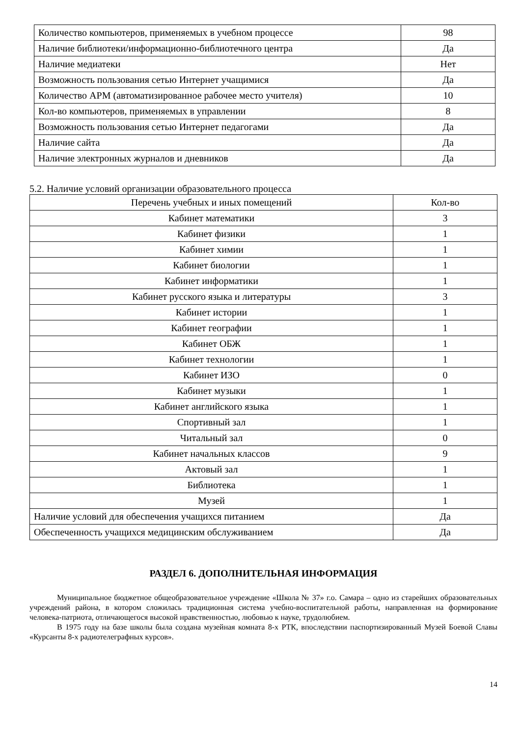| Количество компьютеров, применяемых в учебном процессе | 98 |
| Наличие библиотеки/информационно-библиотечного центра | Да |
| Наличие медиатеки | Нет |
| Возможность пользования сетью Интернет учащимися | Да |
| Количество АРМ (автоматизированное рабочее место учителя) | 10 |
| Кол-во компьютеров, применяемых в управлении | 8 |
| Возможность пользования сетью Интернет педагогами | Да |
| Наличие сайта | Да |
| Наличие электронных журналов и дневников | Да |
5.2. Наличие условий организации образовательного процесса
| Перечень учебных и иных помещений | Кол-во |
| --- | --- |
| Кабинет математики | 3 |
| Кабинет физики | 1 |
| Кабинет химии | 1 |
| Кабинет биологии | 1 |
| Кабинет информатики | 1 |
| Кабинет русского языка и литературы | 3 |
| Кабинет истории | 1 |
| Кабинет географии | 1 |
| Кабинет ОБЖ | 1 |
| Кабинет технологии | 1 |
| Кабинет ИЗО | 0 |
| Кабинет музыки | 1 |
| Кабинет английского языка | 1 |
| Спортивный зал | 1 |
| Читальный зал | 0 |
| Кабинет начальных классов | 9 |
| Актовый зал | 1 |
| Библиотека | 1 |
| Музей | 1 |
| Наличие условий для обеспечения учащихся питанием | Да |
| Обеспеченность учащихся медицинским обслуживанием | Да |
РАЗДЕЛ 6. ДОПОЛНИТЕЛЬНАЯ ИНФОРМАЦИЯ
Муниципальное бюджетное общеобразовательное учреждение «Школа № 37» г.о. Самара – одно из старейших образовательных учреждений района, в котором сложилась традиционная система учебно-воспитательной работы, направленная на формирование человека-патриота, отличающегося высокой нравственностью, любовью к науке, трудолюбием.
В 1975 году на базе школы была создана музейная комната 8-х РТК, впоследствии паспортизированный Музей Боевой Славы «Курсанты 8-х радиотелеграфных курсов».
14